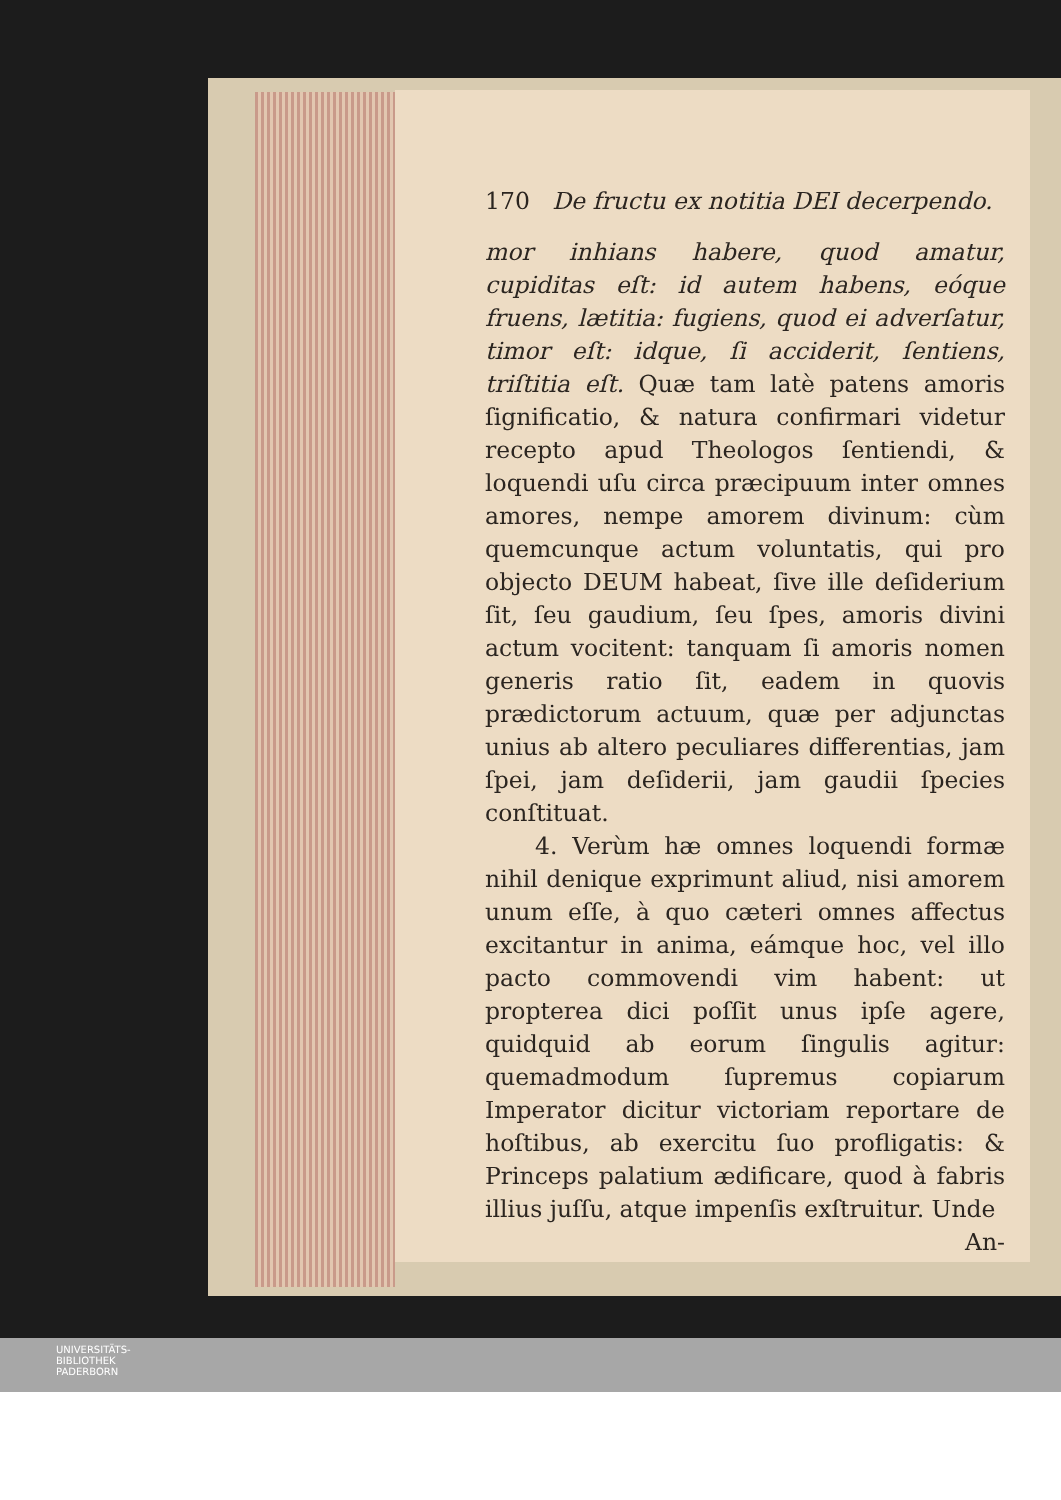170 De fructu ex notitia DEI decerpendo.
mor inhians habere, quod amatur, cupiditas eſt: id autem habens, eóque fruens, lætitia: fugiens, quod ei adverſatur, timor eſt: idque, ſi acciderit, ſentiens, triſtitia eſt. Quæ tam latè patens amoris ſignificatio, & natura confirmari videtur recepto apud Theologos ſentiendi, & loquendi uſu circa præcipuum inter omnes amores, nempe amorem divinum: cùm quemcunque actum voluntatis, qui pro objecto DEUM habeat, ſive ille deſiderium ſit, ſeu gaudium, ſeu ſpes, amoris divini actum vocitent: tanquam ſi amoris nomen generis ratio ſit, eadem in quovis prædictorum actuum, quæ per adjunctas unius ab altero peculiares differentias, jam ſpei, jam deſiderii, jam gaudii ſpecies conſtituat.
4. Verùm hæ omnes loquendi formæ nihil denique exprimunt aliud, nisi amorem unum eſſe, à quo cæteri omnes affectus excitantur in anima, eámque hoc, vel illo pacto commovendi vim habent: ut propterea dici poſſit unus ipſe agere, quidquid ab eorum ſingulis agitur: quemadmodum ſupremus copiarum Imperator dicitur victoriam reportare de hoſtibus, ab exercitu ſuo profligatis: & Princeps palatium ædificare, quod à fabris illius juſſu, atque impenſis exſtruitur. Unde
An-
UNIVERSITÄTS-
BIBLIOTHEK
PADERBORN